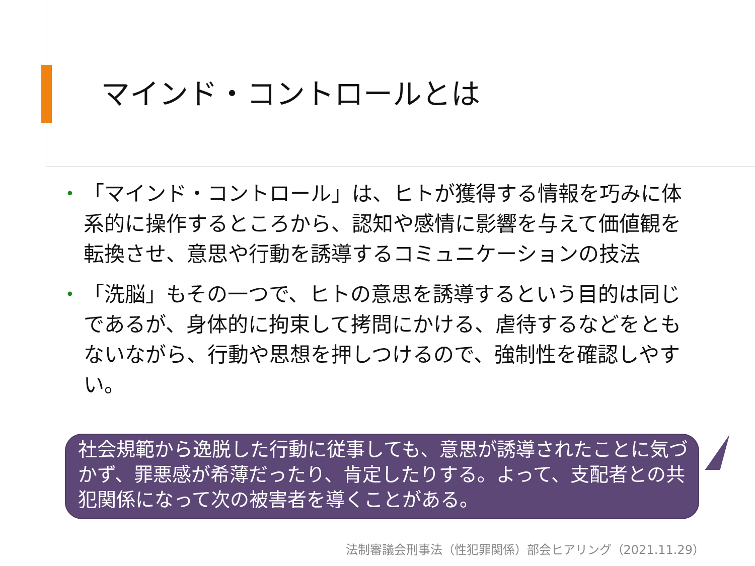マインド・コントロールとは
• 「マインド・コントロール」は、ヒトが獲得する情報を巧みに体系的に操作するところから、認知や感情に影響を与えて価値観を転換させ、意思や行動を誘導するコミュニケーションの技法
• 「洗脳」もその一つで、ヒトの意思を誘導するという目的は同じであるが、身体的に拘束して拷問にかける、虐待するなどをともないながら、行動や思想を押しつけるので、強制性を確認しやすい。
社会規範から逸脱した行動に従事しても、意思が誘導されたことに気づかず、罪悪感が希薄だったり、肯定したりする。よって、支配者との共犯関係になって次の被害者を導くことがある。
法制審議会刑事法（性犯罪関係）部会ヒアリング（2021.11.29）